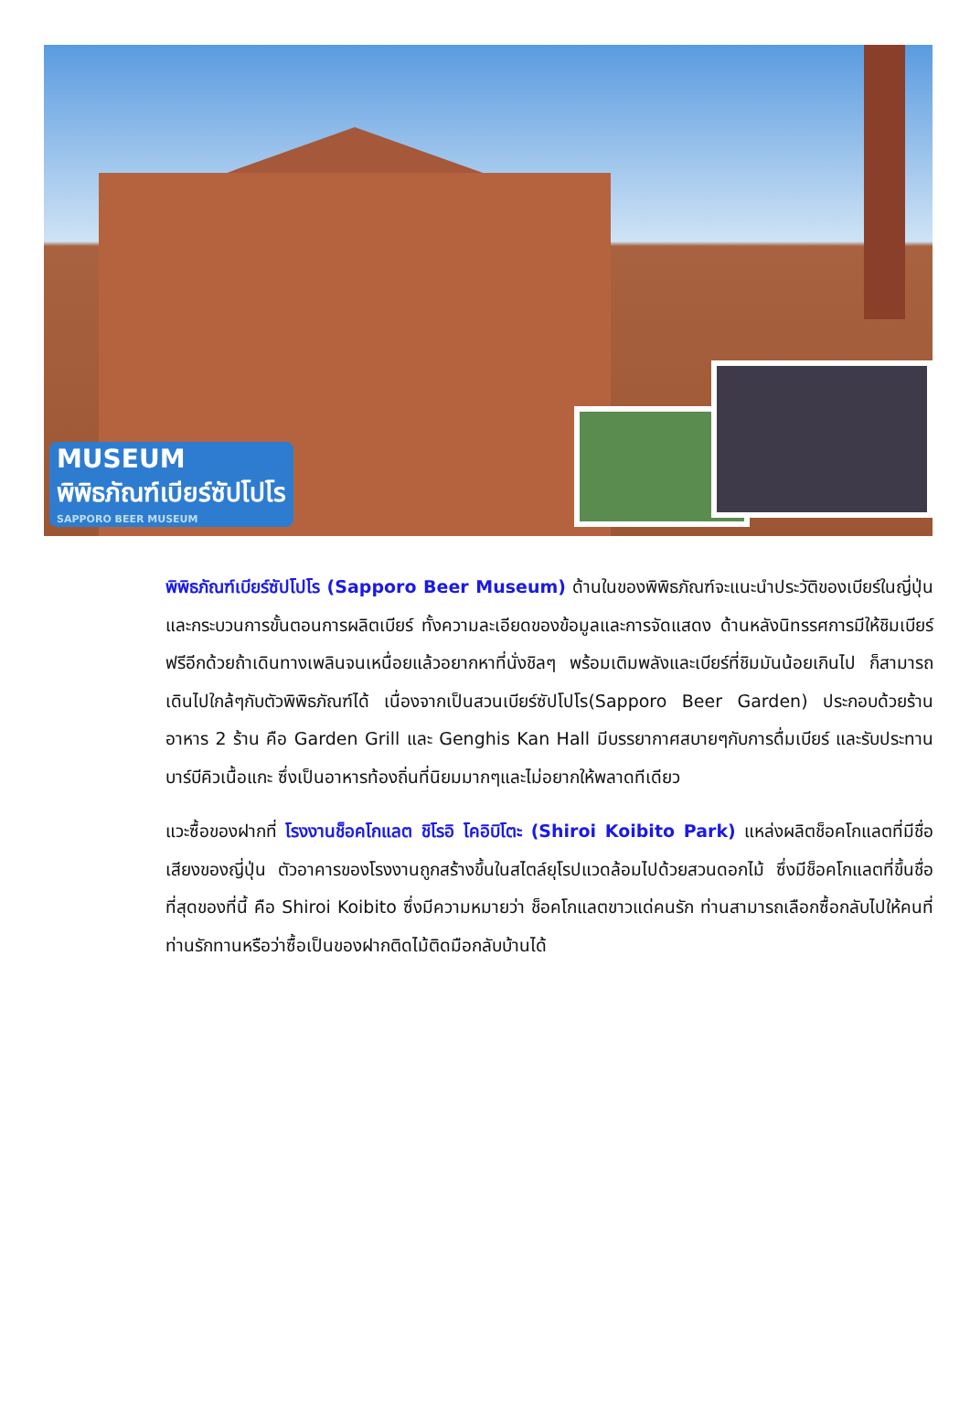MUSEUM
พิพิธภัณฑ์เบียร์ซัปโปโร
SAPPORO BEER MUSEUM
พิพิธภัณฑ์เบียร์ซัปโปโร (Sapporo Beer Museum) ด้านในของพิพิธภัณฑ์จะแนะนำประวัติของเบียร์ในญี่ปุ่น และกระบวนการขั้นตอนการผลิตเบียร์ ทั้งความละเอียดของข้อมูลและการจัดแสดง ด้านหลังนิทรรศการมีให้ชิมเบียร์ฟรีอีกด้วยถ้าเดินทางเพลินจนเหนื่อยแล้วอยากหาที่นั่งชิลๆ พร้อมเติมพลังและเบียร์ที่ชิมมันน้อยเกินไป ก็สามารถเดินไปใกล้ๆกับตัวพิพิธภัณฑ์ได้ เนื่องจากเป็นสวนเบียร์ซัปโปโร(Sapporo Beer Garden) ประกอบด้วยร้านอาหาร 2 ร้าน คือ Garden Grill และ Genghis Kan Hall มีบรรยากาศสบายๆกับการดื่มเบียร์ และรับประทานบาร์บีคิวเนื้อแกะ ซึ่งเป็นอาหารท้องถิ่นที่นิยมมากๆและไม่อยากให้พลาดทีเดียว
แวะซื้อของฝากที่ โรงงานช็อคโกแลต ชิโรอิ โคอิบิโตะ (Shiroi Koibito Park) แหล่งผลิตช็อคโกแลตที่มีชื่อเสียงของญี่ปุ่น ตัวอาคารของโรงงานถูกสร้างขึ้นในสไตล์ยุโรปแวดล้อมไปด้วยสวนดอกไม้ ซึ่งมีช็อคโกแลตที่ขึ้นชื่อที่สุดของที่นี้ คือ Shiroi Koibito ซึ่งมีความหมายว่า ช็อคโกแลตขาวแด่คนรัก ท่านสามารถเลือกซื้อกลับไปให้คนที่ท่านรักทานหรือว่าซื้อเป็นของฝากติดไม้ติดมือกลับบ้านได้